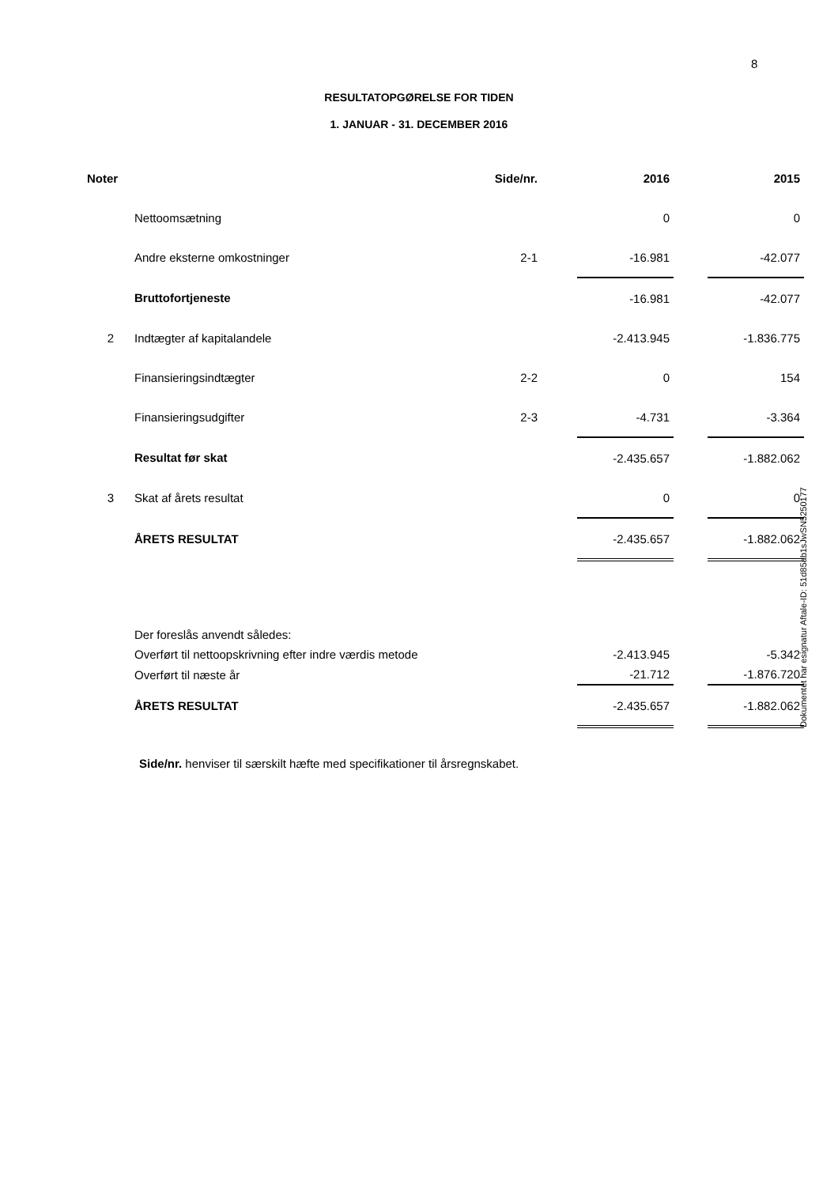8
RESULTATOPGØRELSE FOR TIDEN
1. JANUAR - 31. DECEMBER 2016
| Noter | | Side/nr. | | 2016 | | 2015 |
| | Nettoomsætning | | | 0 | | 0 |
| | Andre eksterne omkostninger | 2-1 | | -16.981 | | -42.077 |
| | Bruttofortjeneste | | | -16.981 | | -42.077 |
| 2 | Indtægter af kapitalandele | | | -2.413.945 | | -1.836.775 |
| | Finansieringsindtægter | 2-2 | | 0 | | 154 |
| | Finansieringsudgifter | 2-3 | | -4.731 | | -3.364 |
| | Resultat før skat | | | -2.435.657 | | -1.882.062 |
| 3 | Skat af årets resultat | | | 0 | | 0 |
| | ÅRETS RESULTAT | | | -2.435.657 | | -1.882.062 |
| | Der foreslås anvendt således: | | | | | |
| | Overført til nettoopskrivning efter indre værdis metode | | | -2.413.945 | | -5.342 |
| | Overført til næste år | | | -21.712 | | -1.876.720 |
| | ÅRETS RESULTAT | | | -2.435.657 | | -1.882.062 |
Side/nr. henviser til særskilt hæfte med specifikationer til årsregnskabet.
Dokumentet har esignatur Aftale-ID: 51d85ab1sJwSN5250177